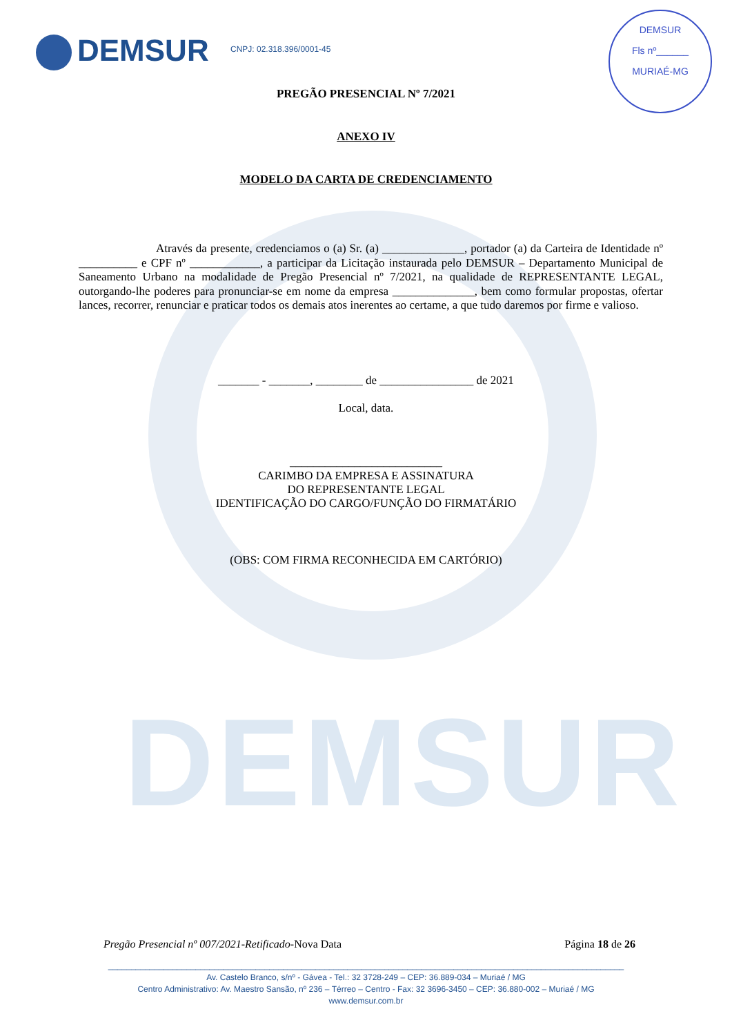DEMSUR
DEMSUR CNPJ: 02.318.396/0001-45
DEMSUR
Fls nº______
MURIAÉ-MG
PREGÃO PRESENCIAL Nº 7/2021
ANEXO IV
MODELO DA CARTA DE CREDENCIAMENTO
Através da presente, credenciamos o (a) Sr. (a) ______________, portador (a) da Carteira de Identidade nº __________ e CPF nº ____________, a participar da Licitação instaurada pelo DEMSUR – Departamento Municipal de Saneamento Urbano na modalidade de Pregão Presencial nº 7/2021, na qualidade de REPRESENTANTE LEGAL, outorgando-lhe poderes para pronunciar-se em nome da empresa ______________, bem como formular propostas, ofertar lances, recorrer, renunciar e praticar todos os demais atos inerentes ao certame, a que tudo daremos por firme e valioso.
_______ - _______, ________ de ________________ de 2021
Local, data.
__________________________
CARIMBO DA EMPRESA E ASSINATURA
DO REPRESENTANTE LEGAL
IDENTIFICAÇÃO DO CARGO/FUNÇÃO DO FIRMATÁRIO
(OBS: COM FIRMA RECONHECIDA EM CARTÓRIO)
Pregão Presencial nº 007/2021-Retificado-Nova Data Página 18 de 26
________________________________________________________________________________________________________________
Av. Castelo Branco, s/nº - Gávea - Tel.: 32 3728-249 – CEP: 36.889-034 – Muriaé / MG
Centro Administrativo: Av. Maestro Sansão, nº 236 – Térreo – Centro - Fax: 32 3696-3450 – CEP: 36.880-002 – Muriaé / MG
www.demsur.com.br